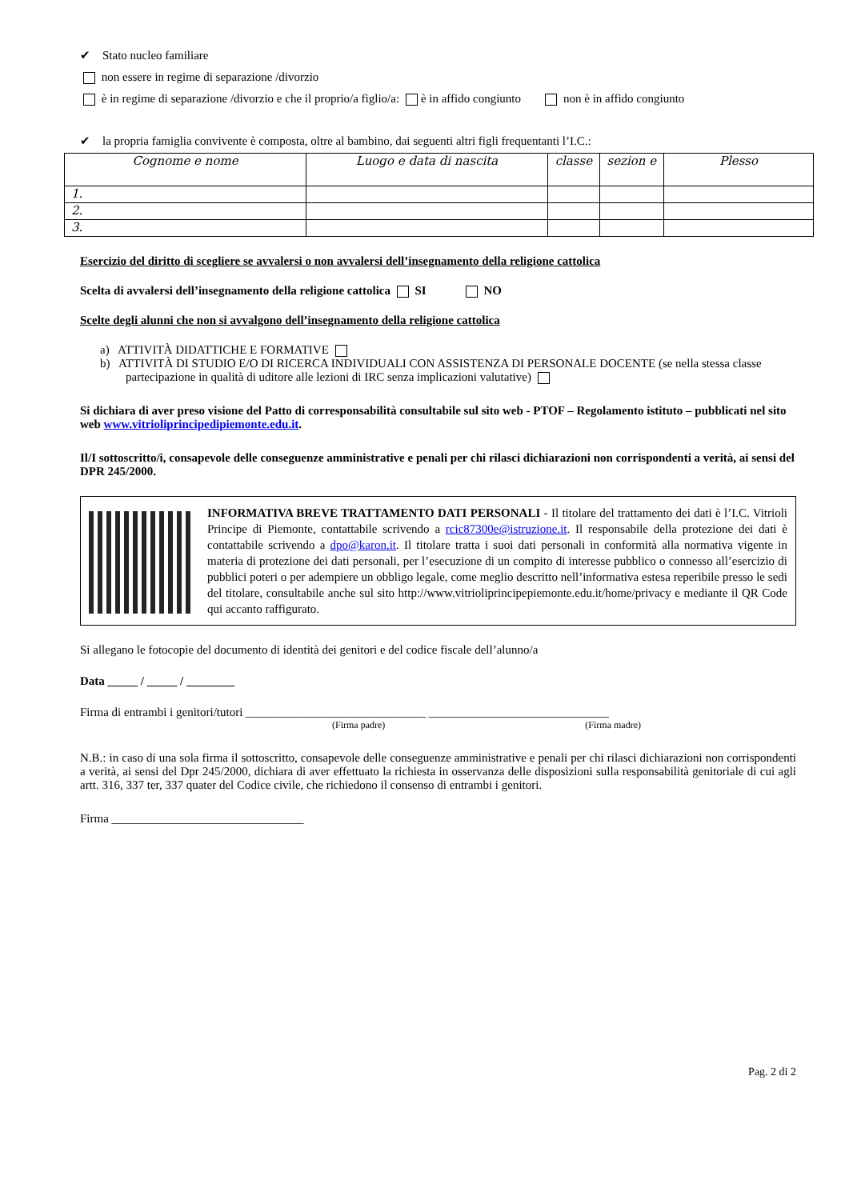✔ Stato nucleo familiare
non essere in regime di separazione /divorzio
è in regime di separazione /divorzio e che il proprio/a figlio/a: è in affido congiunto non è in affido congiunto
✔ la propria famiglia convivente è composta, oltre al bambino, dai seguenti altri figli frequentanti l’I.C.:
| Cognome e nome | Luogo e data di nascita | classe | sezion e | Plesso |
| --- | --- | --- | --- | --- |
| 1. | | | | |
| 2. | | | | |
| 3. | | | | |
Esercizio del diritto di scegliere se avvalersi o non avvalersi dell’insegnamento della religione cattolica
Scelta di avvalersi dell’insegnamento della religione cattolica SI NO
Scelte degli alunni che non si avvalgono dell’insegnamento della religione cattolica
a) ATTIVITÀ DIDATTICHE E FORMATIVE
b) ATTIVITÀ DI STUDIO E/O DI RICERCA INDIVIDUALI CON ASSISTENZA DI PERSONALE DOCENTE (se nella stessa classe partecipazione in qualità di uditore alle lezioni di IRC senza implicazioni valutative)
Si dichiara di aver preso visione del Patto di corresponsabilità consultabile sul sito web - PTOF – Regolamento istituto – pubblicati nel sito web www.vitrioliprincipedipiemonte.edu.it.
Il/I sottoscritto/i, consapevole delle conseguenze amministrative e penali per chi rilasci dichiarazioni non corrispondenti a verità, ai sensi del DPR 245/2000.
INFORMATIVA BREVE TRATTAMENTO DATI PERSONALI - Il titolare del trattamento dei dati è l’I.C. Vitrioli Principe di Piemonte, contattabile scrivendo a rcic87300e@istruzione.it. Il responsabile della protezione dei dati è contattabile scrivendo a dpo@karon.it. Il titolare tratta i suoi dati personali in conformità alla normativa vigente in materia di protezione dei dati personali, per l’esecuzione di un compito di interesse pubblico o connesso all’esercizio di pubblici poteri o per adempiere un obbligo legale, come meglio descritto nell’informativa estesa reperibile presso le sedi del titolare, consultabile anche sul sito http://www.vitrioliprincipepiemonte.edu.it/home/privacy e mediante il QR Code qui accanto raffigurato.
Si allegano le fotocopie del documento di identità dei genitori e del codice fiscale dell’alunno/a
Data _____ / _____ / ________
Firma di entrambi i genitori/tutori ______________________________ ______________________________
(Firma padre) (Firma madre)
N.B.: in caso di una sola firma il sottoscritto, consapevole delle conseguenze amministrative e penali per chi rilasci dichiarazioni non corrispondenti a verità, ai sensi del Dpr 245/2000, dichiara di aver effettuato la richiesta in osservanza delle disposizioni sulla responsabilità genitoriale di cui agli artt. 316, 337 ter, 337 quater del Codice civile, che richiedono il consenso di entrambi i genitori.
Firma ________________________________
Pag. 2 di 2